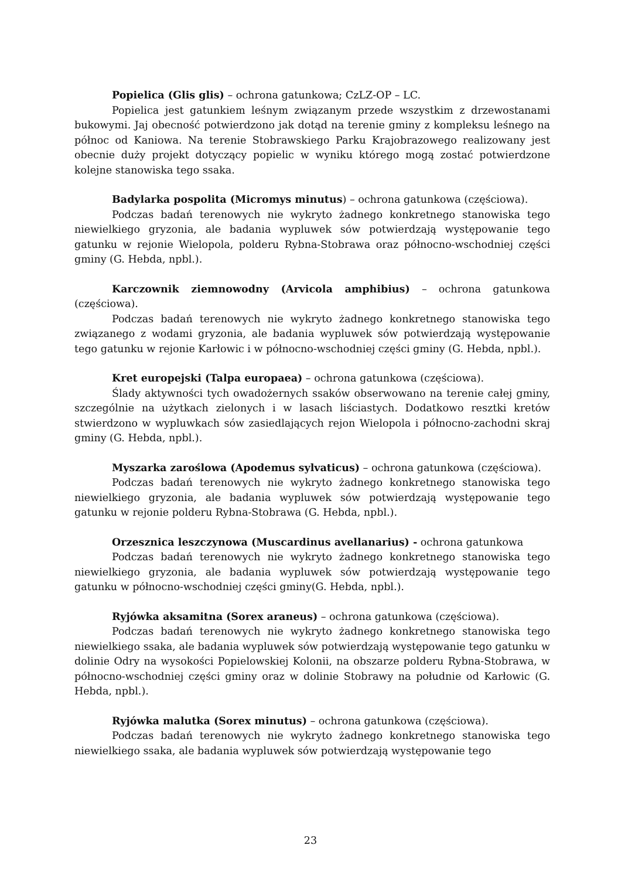Popielica (Glis glis) – ochrona gatunkowa; CzLZ-OP – LC.
Popielica jest gatunkiem leśnym związanym przede wszystkim z drzewostanami bukowymi. Jaj obecność potwierdzono jak dotąd na terenie gminy z kompleksu leśnego na północ od Kaniowa. Na terenie Stobrawskiego Parku Krajobrazowego realizowany jest obecnie duży projekt dotyczący popielic w wyniku którego mogą zostać potwierdzone kolejne stanowiska tego ssaka.
Badylarka pospolita (Micromys minutus) – ochrona gatunkowa (częściowa).
Podczas badań terenowych nie wykryto żadnego konkretnego stanowiska tego niewielkiego gryzonia, ale badania wypluwek sów potwierdzają występowanie tego gatunku w rejonie Wielopola, polderu Rybna-Stobrawa oraz północno-wschodniej części gminy (G. Hebda, npbl.).
Karczownik ziemnowodny (Arvicola amphibius) – ochrona gatunkowa (częściowa).
Podczas badań terenowych nie wykryto żadnego konkretnego stanowiska tego związanego z wodami gryzonia, ale badania wypluwek sów potwierdzają występowanie tego gatunku w rejonie Karłowic i w północno-wschodniej części gminy (G. Hebda, npbl.).
Kret europejski (Talpa europaea) – ochrona gatunkowa (częściowa).
Ślady aktywności tych owadożernych ssaków obserwowano na terenie całej gminy, szczególnie na użytkach zielonych i w lasach liściastych. Dodatkowo resztki kretów stwierdzono w wypluwkach sów zasiedlających rejon Wielopola i północno-zachodni skraj gminy (G. Hebda, npbl.).
Myszarka zaroślowa (Apodemus sylvaticus) – ochrona gatunkowa (częściowa).
Podczas badań terenowych nie wykryto żadnego konkretnego stanowiska tego niewielkiego gryzonia, ale badania wypluwek sów potwierdzają występowanie tego gatunku w rejonie polderu Rybna-Stobrawa (G. Hebda, npbl.).
Orzesznica leszczynowa (Muscardinus avellanarius) - ochrona gatunkowa
Podczas badań terenowych nie wykryto żadnego konkretnego stanowiska tego niewielkiego gryzonia, ale badania wypluwek sów potwierdzają występowanie tego gatunku w północno-wschodniej części gminy(G. Hebda, npbl.).
Ryjówka aksamitna (Sorex araneus) – ochrona gatunkowa (częściowa).
Podczas badań terenowych nie wykryto żadnego konkretnego stanowiska tego niewielkiego ssaka, ale badania wypluwek sów potwierdzają występowanie tego gatunku w dolinie Odry na wysokości Popielowskiej Kolonii, na obszarze polderu Rybna-Stobrawa, w północno-wschodniej części gminy oraz w dolinie Stobrawy na południe od Karłowic (G. Hebda, npbl.).
Ryjówka malutka (Sorex minutus) – ochrona gatunkowa (częściowa).
Podczas badań terenowych nie wykryto żadnego konkretnego stanowiska tego niewielkiego ssaka, ale badania wypluwek sów potwierdzają występowanie tego
23